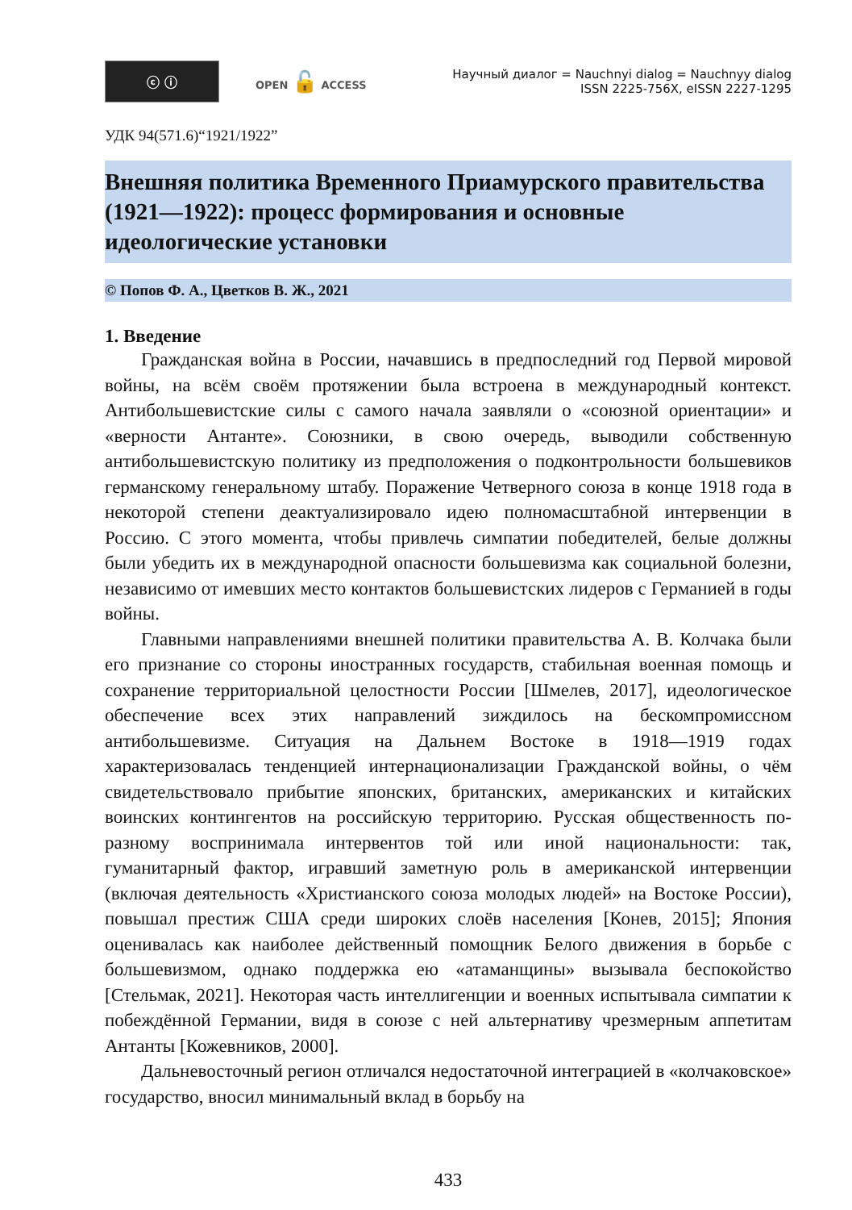ⓒ ⓘ
OPEN 🔓 ACCESS
Научный диалог = Nauchnyi dialog = Nauchnyy dialog
ISSN 2225-756X, eISSN 2227-1295
УДК 94(571.6)“1921/1922”
Внешняя политика Временного Приамурского правительства (1921—1922): процесс формирования и основные идеологические установки
© Попов Ф. А., Цветков В. Ж., 2021
1. Введение
Гражданская война в России, начавшись в предпоследний год Первой мировой войны, на всём своём протяжении была встроена в международный контекст. Антибольшевистские силы с самого начала заявляли о «союзной ориентации» и «верности Антанте». Союзники, в свою очередь, выводили собственную антибольшевистскую политику из предположения о подконтрольности большевиков германскому генеральному штабу. Поражение Четверного союза в конце 1918 года в некоторой степени деактуализировало идею полномасштабной интервенции в Россию. С этого момента, чтобы привлечь симпатии победителей, белые должны были убедить их в международной опасности большевизма как социальной болезни, независимо от имевших место контактов большевистских лидеров с Германией в годы войны.
Главными направлениями внешней политики правительства А. В. Колчака были его признание со стороны иностранных государств, стабильная военная помощь и сохранение территориальной целостности России [Шмелев, 2017], идеологическое обеспечение всех этих направлений зиждилось на бескомпромиссном антибольшевизме. Ситуация на Дальнем Востоке в 1918—1919 годах характеризовалась тенденцией интернационализации Гражданской войны, о чём свидетельствовало прибытие японских, британских, американских и китайских воинских контингентов на российскую территорию. Русская общественность по-разному воспринимала интервентов той или иной национальности: так, гуманитарный фактор, игравший заметную роль в американской интервенции (включая деятельность «Христианского союза молодых людей» на Востоке России), повышал престиж США среди широких слоёв населения [Конев, 2015]; Япония оценивалась как наиболее действенный помощник Белого движения в борьбе с большевизмом, однако поддержка ею «атаманщины» вызывала беспокойство [Стельмак, 2021]. Некоторая часть интеллигенции и военных испытывала симпатии к побеждённой Германии, видя в союзе с ней альтернативу чрезмерным аппетитам Антанты [Кожевников, 2000].
Дальневосточный регион отличался недостаточной интеграцией в «колчаковское» государство, вносил минимальный вклад в борьбу на
433